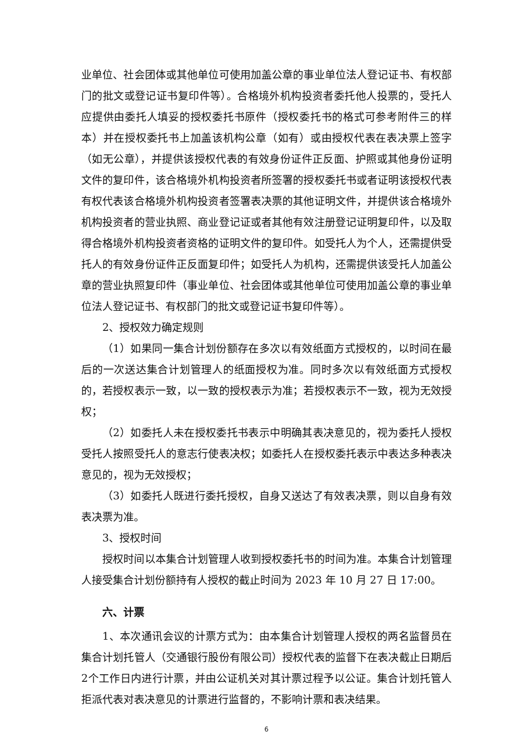业单位、社会团体或其他单位可使用加盖公章的事业单位法人登记证书、有权部门的批文或登记证书复印件等）。合格境外机构投资者委托他人投票的，受托人应提供由委托人填妥的授权委托书原件（授权委托书的格式可参考附件三的样本）并在授权委托书上加盖该机构公章（如有）或由授权代表在表决票上签字（如无公章），并提供该授权代表的有效身份证件正反面、护照或其他身份证明文件的复印件，该合格境外机构投资者所签署的授权委托书或者证明该授权代表有权代表该合格境外机构投资者签署表决票的其他证明文件，并提供该合格境外机构投资者的营业执照、商业登记证或者其他有效注册登记证明复印件，以及取得合格境外机构投资者资格的证明文件的复印件。如受托人为个人，还需提供受托人的有效身份证件正反面复印件；如受托人为机构，还需提供该受托人加盖公章的营业执照复印件（事业单位、社会团体或其他单位可使用加盖公章的事业单位法人登记证书、有权部门的批文或登记证书复印件等）。
2、授权效力确定规则
（1）如果同一集合计划份额存在多次以有效纸面方式授权的，以时间在最后的一次送达集合计划管理人的纸面授权为准。同时多次以有效纸面方式授权的，若授权表示一致，以一致的授权表示为准；若授权表示不一致，视为无效授权；
（2）如委托人未在授权委托书表示中明确其表决意见的，视为委托人授权受托人按照受托人的意志行使表决权；如委托人在授权委托表示中表达多种表决意见的，视为无效授权；
（3）如委托人既进行委托授权，自身又送达了有效表决票，则以自身有效表决票为准。
3、授权时间
授权时间以本集合计划管理人收到授权委托书的时间为准。本集合计划管理人接受集合计划份额持有人授权的截止时间为 2023 年 10 月 27 日 17:00。
六、计票
1、本次通讯会议的计票方式为：由本集合计划管理人授权的两名监督员在集合计划托管人（交通银行股份有限公司）授权代表的监督下在表决截止日期后2个工作日内进行计票，并由公证机关对其计票过程予以公证。集合计划托管人拒派代表对表决意见的计票进行监督的，不影响计票和表决结果。
6